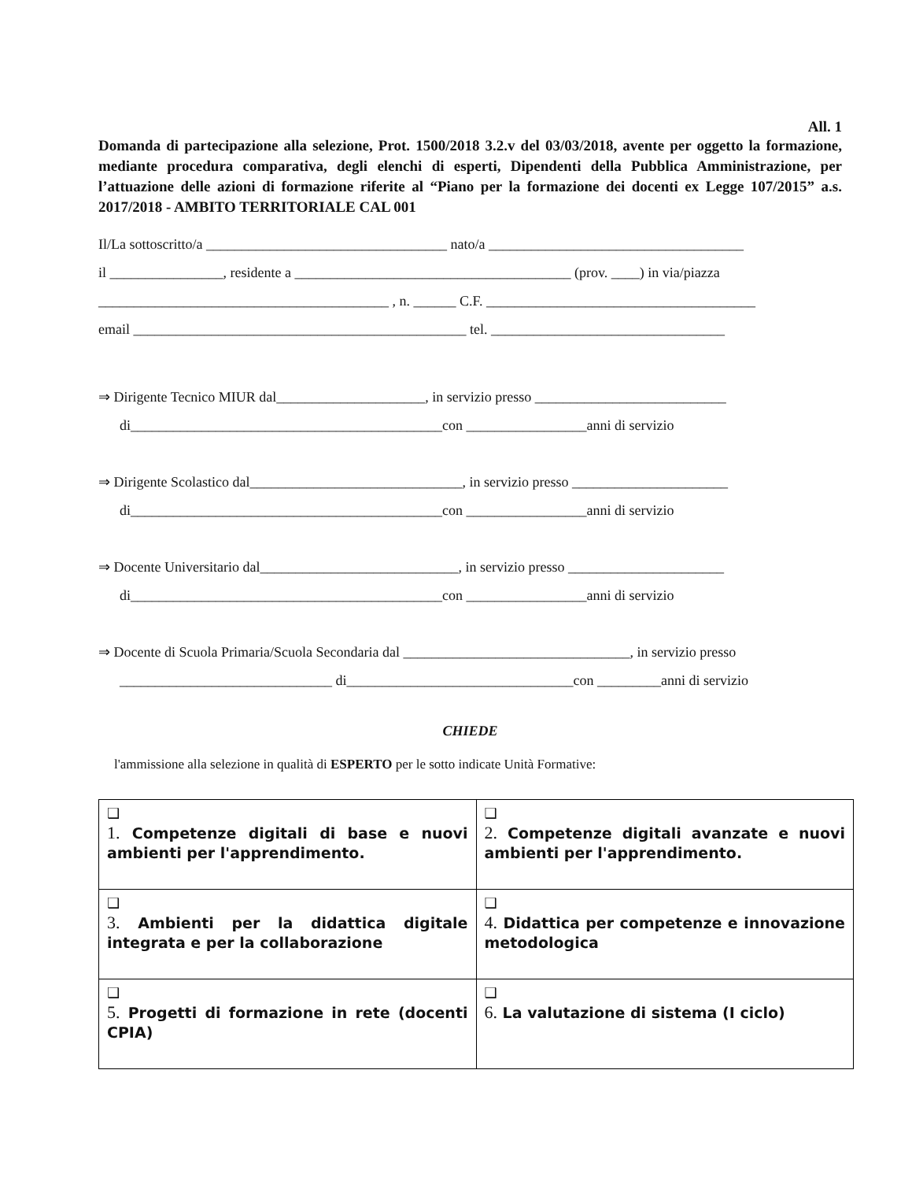All. 1
Domanda di partecipazione alla selezione, Prot. 1500/2018 3.2.v del 03/03/2018, avente per oggetto la formazione, mediante procedura comparativa, degli elenchi di esperti, Dipendenti della Pubblica Amministrazione, per l’attuazione delle azioni di formazione riferite al “Piano per la formazione dei docenti ex Legge 107/2015” a.s. 2017/2018 - AMBITO TERRITORIALE CAL 001
Il/La sottoscritto/a __________________________________ nato/a ____________________________________
il ________________, residente a _______________________________________ (prov. ____) in via/piazza
_________________________________________ , n. ______ C.F. ______________________________________
email _______________________________________________ tel. _________________________________
⇒ Dirigente Tecnico MIUR dal_____________________, in servizio presso ___________________________
di____________________________________________con _________________anni di servizio
⇒ Dirigente Scolastico dal______________________________, in servizio presso ______________________
di____________________________________________con _________________anni di servizio
⇒ Docente Universitario dal____________________________, in servizio presso ______________________
di____________________________________________con _________________anni di servizio
⇒ Docente di Scuola Primaria/Scuola Secondaria dal ________________________________, in servizio presso
______________________________ di________________________________con _________anni di servizio
CHIEDE
l'ammissione alla selezione in qualità di ESPERTO per le sotto indicate Unità Formative:
| ❑ 1. Competenze digitali di base e nuovi ambienti per l'apprendimento. | ❑ 2. Competenze digitali avanzate e nuovi ambienti per l'apprendimento. |
| ❑ 3. Ambienti per la didattica digitale integrata e per la collaborazione | ❑ 4. Didattica per competenze e innovazione metodologica |
| ❑ 5. Progetti di formazione in rete (docenti CPIA) | ❑ 6. La valutazione di sistema (I ciclo) |